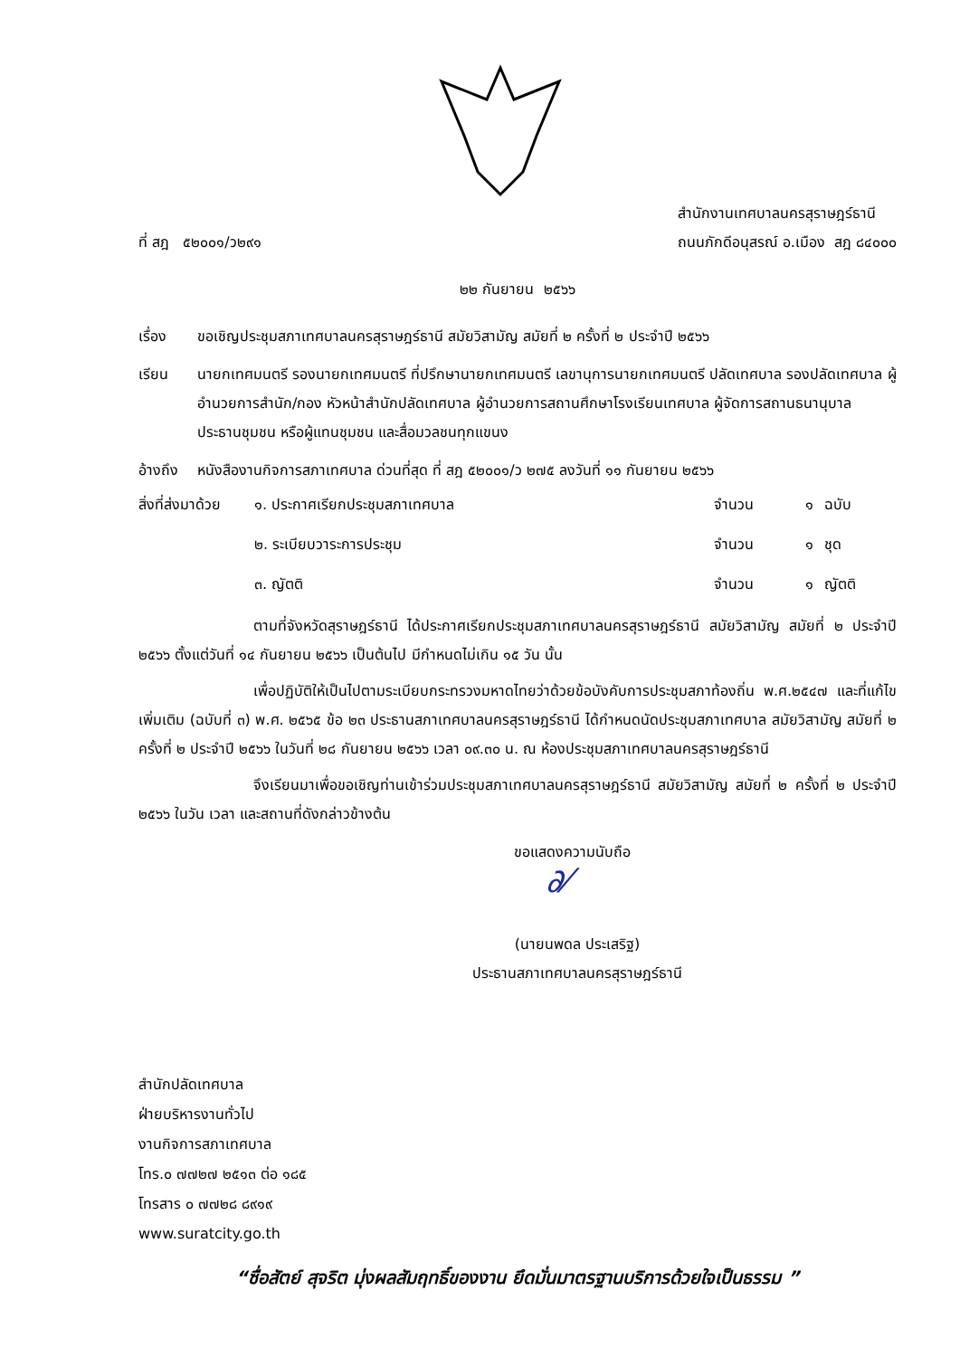ที่ สฎ ๕๒๐๐๑/ว๒๙๑
สำนักงานเทศบาลนครสุราษฎร์ธานี
ถนนภักดีอนุสรณ์ อ.เมือง สฎ ๘๔๐๐๐
๒๒ กันยายน ๒๕๖๖
เรื่อง ขอเชิญประชุมสภาเทศบาลนครสุราษฎร์ธานี สมัยวิสามัญ สมัยที่ ๒ ครั้งที่ ๒ ประจำปี ๒๕๖๖
เรียน นายกเทศมนตรี รองนายกเทศมนตรี ที่ปรึกษานายกเทศมนตรี เลขานุการนายกเทศมนตรี ปลัดเทศบาล รองปลัดเทศบาล ผู้อำนวยการสำนัก/กอง หัวหน้าสำนักปลัดเทศบาล ผู้อำนวยการสถานศึกษาโรงเรียนเทศบาล ผู้จัดการสถานธนานุบาล ประธานชุมชน หรือผู้แทนชุมชน และสื่อมวลชนทุกแขนง
อ้างถึง
หนังสืองานกิจการสภาเทศบาล ด่วนที่สุด ที่ สฎ ๕๒๐๐๑/ว ๒๗๕ ลงวันที่ ๑๑ กันยายน ๒๕๖๖
| สิ่งที่ส่งมาด้วย | ๑. ประกาศเรียกประชุมสภาเทศบาล | จำนวน | ๑ | ฉบับ |
| | ๒. ระเบียบวาระการประชุม | จำนวน | ๑ | ชุด |
| | ๓. ญัตติ | จำนวน | ๑ | ญัตติ |
ตามที่จังหวัดสุราษฎร์ธานี ได้ประกาศเรียกประชุมสภาเทศบาลนครสุราษฎร์ธานี สมัยวิสามัญ สมัยที่ ๒ ประจำปี ๒๕๖๖ ตั้งแต่วันที่ ๑๔ กันยายน ๒๕๖๖ เป็นต้นไป มีกำหนดไม่เกิน ๑๕ วัน นั้น
เพื่อปฏิบัติให้เป็นไปตามระเบียบกระทรวงมหาดไทยว่าด้วยข้อบังคับการประชุมสภาท้องถิ่น พ.ศ.๒๕๔๗ และที่แก้ไขเพิ่มเติม (ฉบับที่ ๓) พ.ศ. ๒๕๖๕ ข้อ ๒๓ ประธานสภาเทศบาลนครสุราษฎร์ธานี ได้กำหนดนัดประชุมสภาเทศบาล สมัยวิสามัญ สมัยที่ ๒ ครั้งที่ ๒ ประจำปี ๒๕๖๖ ในวันที่ ๒๘ กันยายน ๒๕๖๖ เวลา ๐๙.๓๐ น. ณ ห้องประชุมสภาเทศบาลนครสุราษฎร์ธานี
จึงเรียนมาเพื่อขอเชิญท่านเข้าร่วมประชุมสภาเทศบาลนครสุราษฎร์ธานี สมัยวิสามัญ สมัยที่ ๒ ครั้งที่ ๒ ประจำปี ๒๕๖๖ ในวัน เวลา และสถานที่ดังกล่าวข้างต้น
ขอแสดงความนับถือ
∂⁄
(นายนพดล ประเสริฐ)
ประธานสภาเทศบาลนครสุราษฎร์ธานี
สำนักปลัดเทศบาล
ฝ่ายบริหารงานทั่วไป
งานกิจการสภาเทศบาล
โทร.๐ ๗๗๒๗ ๒๕๑๓ ต่อ ๑๘๕
โทรสาร ๐ ๗๗๒๘ ๘๙๑๙
www.suratcity.go.th
“ซื่อสัตย์ สุจริต มุ่งผลสัมฤทธิ์ของงาน ยึดมั่นมาตรฐานบริการด้วยใจเป็นธรรม ”